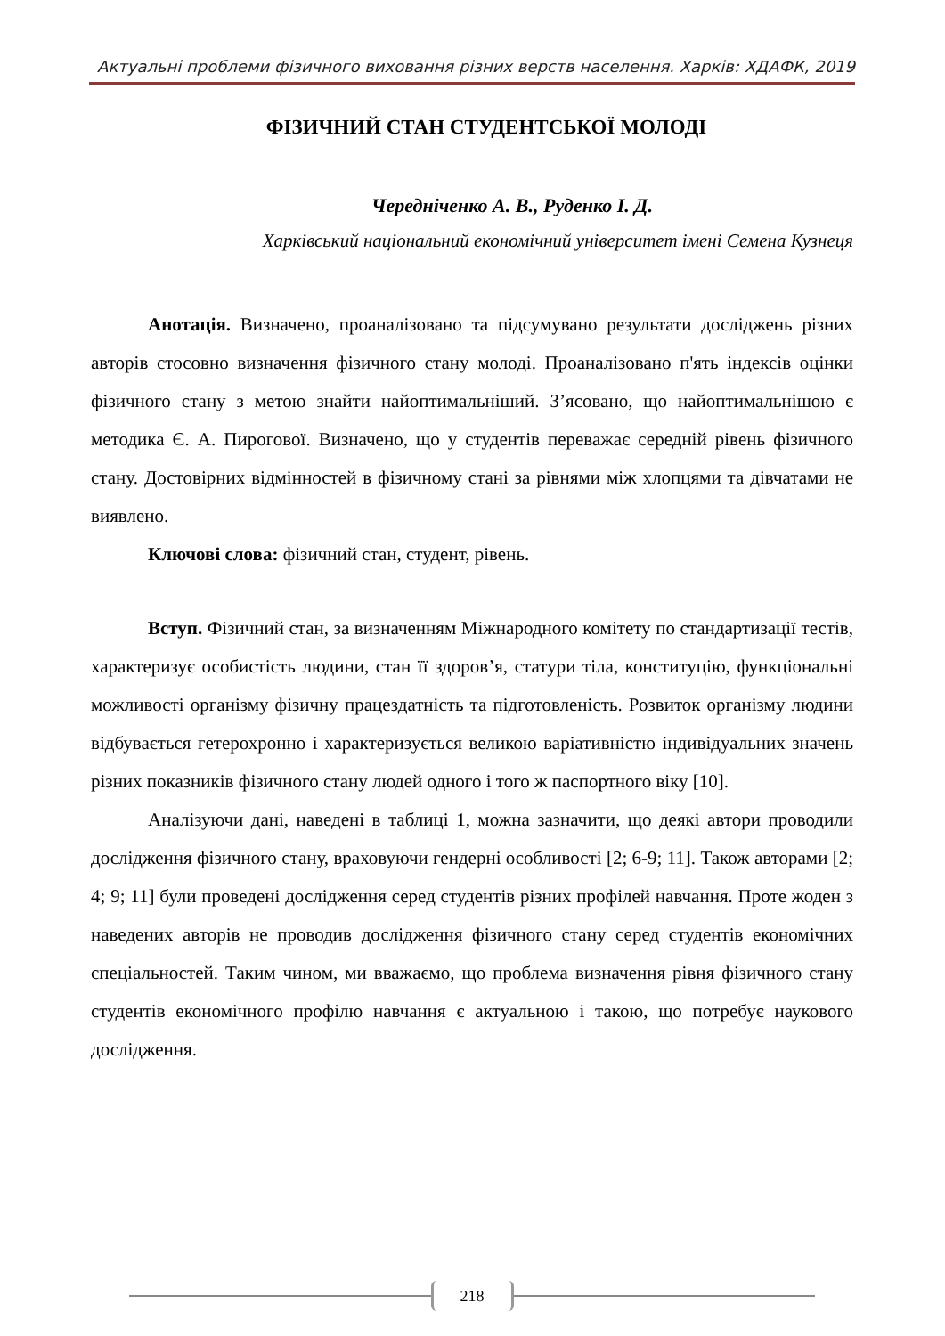Актуальні проблеми фізичного виховання різних верств населення. Харків: ХДАФК, 2019
ФІЗИЧНИЙ СТАН СТУДЕНТСЬКОЇ МОЛОДІ
Чередніченко А. В., Руденко І. Д.
Харківський національний економічний університет імені Семена Кузнеця
Анотація. Визначено, проаналізовано та підсумувано результати досліджень різних авторів стосовно визначення фізичного стану молоді. Проаналізовано п'ять індексів оцінки фізичного стану з метою знайти найоптимальніший. З’ясовано, що найоптимальнішою є методика Є. А. Пирогової. Визначено, що у студентів переважає середній рівень фізичного стану. Достовірних відмінностей в фізичному стані за рівнями між хлопцями та дівчатами не виявлено.
Ключові слова: фізичний стан, студент, рівень.
Вступ. Фізичний стан, за визначенням Міжнародного комітету по стандартизації тестів, характеризує особистість людини, стан її здоров’я, статури тіла, конституцію, функціональні можливості організму фізичну працездатність та підготовленість. Розвиток організму людини відбувається гетерохронно і характеризується великою варіативністю індивідуальних значень різних показників фізичного стану людей одного і того ж паспортного віку [10].
Аналізуючи дані, наведені в таблиці 1, можна зазначити, що деякі автори проводили дослідження фізичного стану, враховуючи гендерні особливості [2; 6-9; 11]. Також авторами [2; 4; 9; 11] були проведені дослідження серед студентів різних профілей навчання. Проте жоден з наведених авторів не проводив дослідження фізичного стану серед студентів економічних спеціальностей. Таким чином, ми вважаємо, що проблема визначення рівня фізичного стану студентів економічного профілю навчання є актуальною і такою, що потребує наукового дослідження.
218